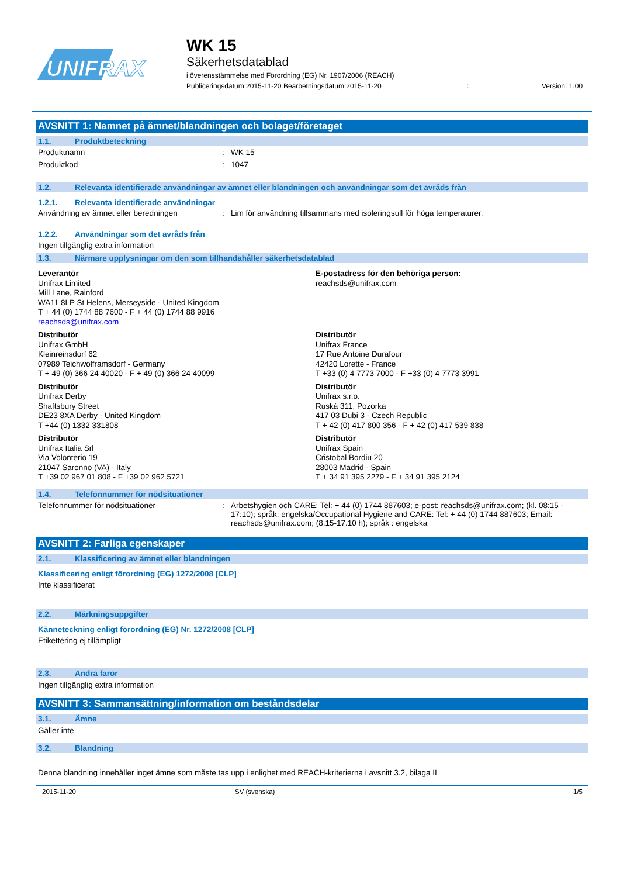UNIFRAX
WK 15
Säkerhetsdatablad
i överensstämmelse med Förordning (EG) Nr. 1907/2006 (REACH)
Publiceringsdatum:2015-11-20 Bearbetningsdatum:2015-11-20: Version: 1.00
AVSNITT 1: Namnet på ämnet/blandningen och bolaget/företaget
1.1. Produktbeteckning
Produktnamn : WK 15
Produktkod : 1047
1.2. Relevanta identifierade användningar av ämnet eller blandningen och användningar som det avråds från
1.2.1. Relevanta identifierade användningar
Användning av ämnet eller beredningen : Lim för användning tillsammans med isoleringsull för höga temperaturer.
1.2.2. Användningar som det avråds från
Ingen tillgänglig extra information
1.3. Närmare upplysningar om den som tillhandahåller säkerhetsdatablad
Leverantör
Unifrax Limited
Mill Lane, Rainford
WA11 8LP St Helens, Merseyside - United Kingdom
T + 44 (0) 1744 88 7600 - F + 44 (0) 1744 88 9916
reachsds@unifrax.com
E-postadress för den behöriga person:
reachsds@unifrax.com
Distributör
Unifrax GmbH
Kleinreinsdorf 62
07989 Teichwolframsdorf - Germany
T + 49 (0) 366 24 40020 - F + 49 (0) 366 24 40099
Distributör
Unifrax France
17 Rue Antoine Durafour
42420 Lorette - France
T +33 (0) 4 7773 7000 - F +33 (0) 4 7773 3991
Distributör
Unifrax Derby
Shaftsbury Street
DE23 8XA Derby - United Kingdom
T +44 (0) 1332 331808
Distributör
Unifrax s.r.o.
Ruská 311, Pozorka
417 03 Dubi 3 - Czech Republic
T + 42 (0) 417 800 356 - F + 42 (0) 417 539 838
Distributör
Unifrax Italia Srl
Via Volonterio 19
21047 Saronno (VA) - Italy
T +39 02 967 01 808 - F +39 02 962 5721
Distributör
Unifrax Spain
Cristobal Bordiu 20
28003 Madrid - Spain
T + 34 91 395 2279 - F + 34 91 395 2124
1.4. Telefonnummer för nödsituationer
Telefonnummer för nödsituationer : Arbetshygien och CARE: Tel: + 44 (0) 1744 887603; e-post: reachsds@unifrax.com; (kl. 08:15 - 17:10); språk: engelska/Occupational Hygiene and CARE: Tel: + 44 (0) 1744 887603; Email: reachsds@unifrax.com; (8.15-17.10 h); språk : engelska
AVSNITT 2: Farliga egenskaper
2.1. Klassificering av ämnet eller blandningen
Klassificering enligt förordning (EG) 1272/2008 [CLP]
Inte klassificerat
2.2. Märkningsuppgifter
Känneteckning enligt förordning (EG) Nr. 1272/2008 [CLP]
Etikettering ej tillämpligt
2.3. Andra faror
Ingen tillgänglig extra information
AVSNITT 3: Sammansättning/information om beståndsdelar
3.1. Ämne
Gäller inte
3.2. Blandning
Denna blandning innehåller inget ämne som måste tas upp i enlighet med REACH-kriterierna i avsnitt 3.2, bilaga II
2015-11-20 SV (svenska) 1/5